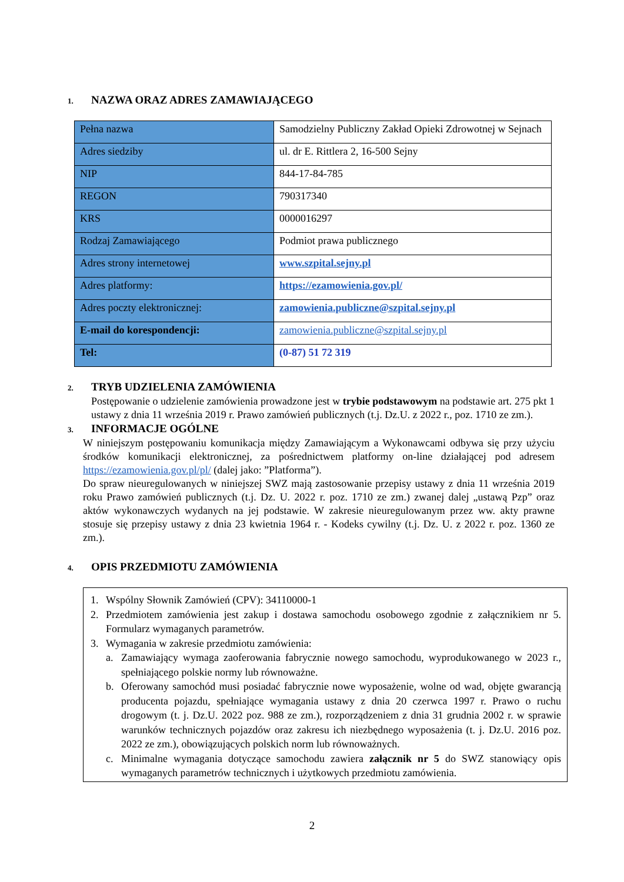1. NAZWA ORAZ ADRES ZAMAWIAJĄCEGO
| Pełna nazwa | Samodzielny Publiczny Zakład Opieki Zdrowotnej w Sejnach |
| Adres siedziby | ul. dr E. Rittlera 2, 16-500 Sejny |
| NIP | 844-17-84-785 |
| REGON | 790317340 |
| KRS | 0000016297 |
| Rodzaj Zamawiającego | Podmiot prawa publicznego |
| Adres strony internetowej | www.szpital.sejny.pl |
| Adres platformy: | https://ezamowienia.gov.pl/ |
| Adres poczty elektronicznej: | zamowienia.publiczne@szpital.sejny.pl |
| E-mail do korespondencji: | zamowienia.publiczne@szpital.sejny.pl |
| Tel: | (0-87) 51 72 319 |
2. TRYB UDZIELENIA ZAMÓWIENIA
Postępowanie o udzielenie zamówienia prowadzone jest w trybie podstawowym na podstawie art. 275 pkt 1 ustawy z dnia 11 września 2019 r. Prawo zamówień publicznych (t.j. Dz.U. z 2022 r., poz. 1710 ze zm.).
3. INFORMACJE OGÓLNE
W niniejszym postępowaniu komunikacja między Zamawiającym a Wykonawcami odbywa się przy użyciu środków komunikacji elektronicznej, za pośrednictwem platformy on-line działającej pod adresem https://ezamowienia.gov.pl/pl/ (dalej jako: ”Platforma”).
Do spraw nieuregulowanych w niniejszej SWZ mają zastosowanie przepisy ustawy z dnia 11 września 2019 roku Prawo zamówień publicznych (t.j. Dz. U. 2022 r. poz. 1710 ze zm.) zwanej dalej „ustawą Pzp” oraz aktów wykonawczych wydanych na jej podstawie. W zakresie nieuregulowanym przez ww. akty prawne stosuje się przepisy ustawy z dnia 23 kwietnia 1964 r. - Kodeks cywilny (t.j. Dz. U. z 2022 r. poz. 1360 ze zm.).
4. OPIS PRZEDMIOTU ZAMÓWIENIA
1. Wspólny Słownik Zamówień (CPV): 34110000-1
2. Przedmiotem zamówienia jest zakup i dostawa samochodu osobowego zgodnie z załącznikiem nr 5. Formularz wymaganych parametrów.
3. Wymagania w zakresie przedmiotu zamówienia:
a. Zamawiający wymaga zaoferowania fabrycznie nowego samochodu, wyprodukowanego w 2023 r., spełniającego polskie normy lub równoważne.
b. Oferowany samochód musi posiadać fabrycznie nowe wyposażenie, wolne od wad, objęte gwarancją producenta pojazdu, spełniające wymagania ustawy z dnia 20 czerwca 1997 r. Prawo o ruchu drogowym (t. j. Dz.U. 2022 poz. 988 ze zm.), rozporządzeniem z dnia 31 grudnia 2002 r. w sprawie warunków technicznych pojazdów oraz zakresu ich niezbędnego wyposażenia (t. j. Dz.U. 2016 poz. 2022 ze zm.), obowiązujących polskich norm lub równoważnych.
c. Minimalne wymagania dotyczące samochodu zawiera załącznik nr 5 do SWZ stanowiący opis wymaganych parametrów technicznych i użytkowych przedmiotu zamówienia.
2